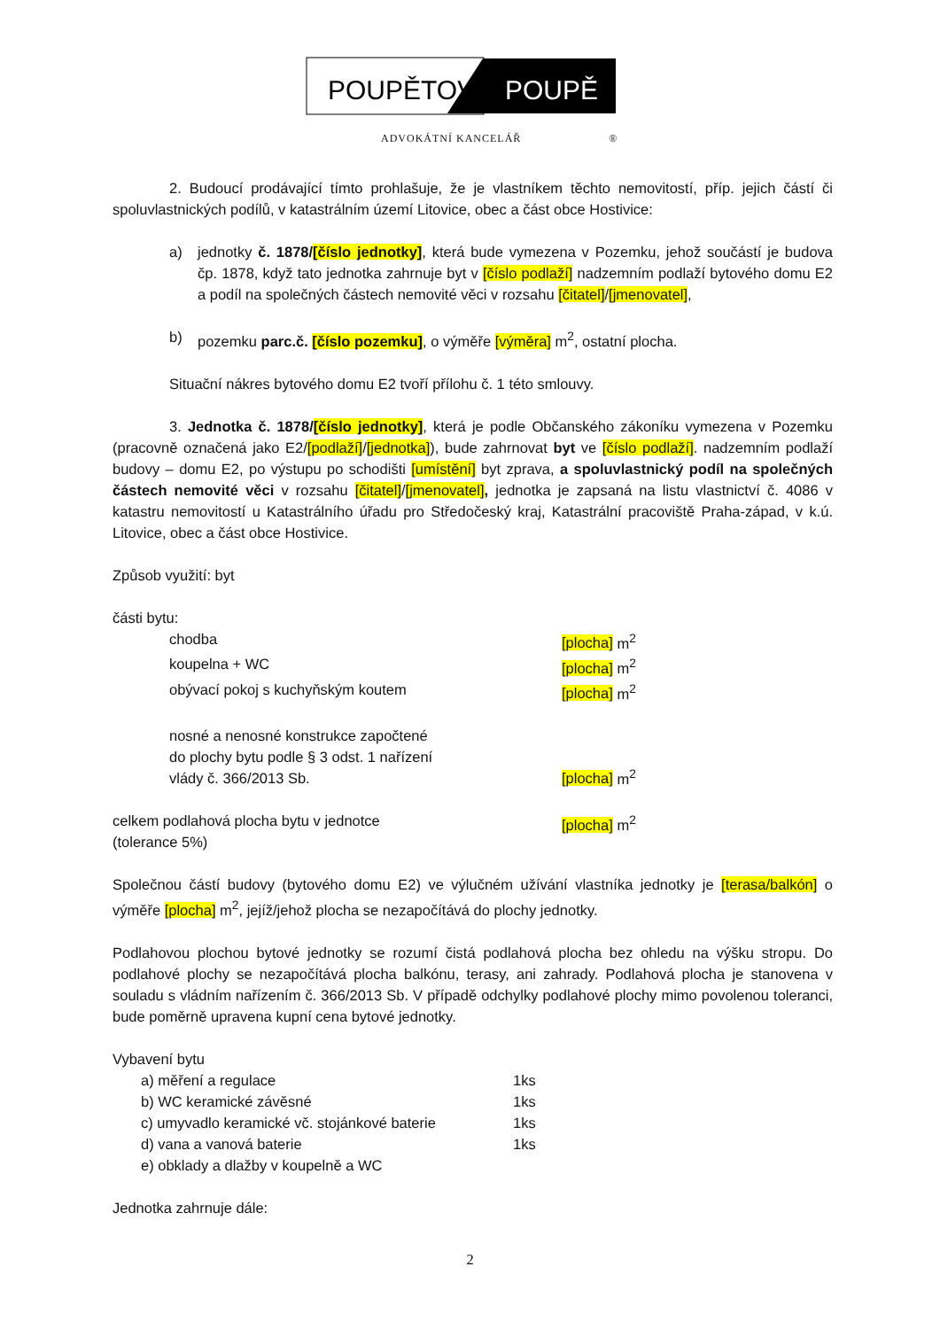POUPĚTOVÁ
POUPĚ
ADVOKÁTNÍ KANCELÁŘ ®
2. Budoucí prodávající tímto prohlašuje, že je vlastníkem těchto nemovitostí, příp. jejich částí či spoluvlastnických podílů, v katastrálním území Litovice, obec a část obce Hostivice:
a) jednotky č. 1878/[číslo jednotky], která bude vymezena v Pozemku, jehož součástí je budova čp. 1878, když tato jednotka zahrnuje byt v [číslo podlaží] nadzemním podlaží bytového domu E2 a podíl na společných částech nemovité věci v rozsahu [čitatel]/[jmenovatel],
b) pozemku parc.č. [číslo pozemku], o výměře [výměra] m<sup>2</sup>, ostatní plocha.
Situační nákres bytového domu E2 tvoří přílohu č. 1 této smlouvy.
3. Jednotka č. 1878/[číslo jednotky], která je podle Občanského zákoníku vymezena v Pozemku (pracovně označená jako E2/[podlaží]/[jednotka]), bude zahrnovat byt ve [číslo podlaží]. nadzemním podlaží budovy – domu E2, po výstupu po schodišti [umístění] byt zprava, a spoluvlastnický podíl na společných částech nemovité věci v rozsahu [čitatel]/[jmenovatel], jednotka je zapsaná na listu vlastnictví č. 4086 v katastru nemovitostí u Katastrálního úřadu pro Středočeský kraj, Katastrální pracoviště Praha-západ, v k.ú. Litovice, obec a část obce Hostivice.
Způsob využití: byt
části bytu:
chodba [plocha] m<sup>2</sup>
koupelna + WC [plocha] m<sup>2</sup>
obývací pokoj s kuchyňským koutem [plocha] m<sup>2</sup>
nosné a nenosné konstrukce započtené
do plochy bytu podle § 3 odst. 1 nařízení
vlády č. 366/2013 Sb.
[plocha] m<sup>2</sup>
celkem podlahová plocha bytu v jednotce
(tolerance 5%)
[plocha] m<sup>2</sup>
Společnou částí budovy (bytového domu E2) ve výlučném užívání vlastníka jednotky je [terasa/balkón] o výměře [plocha] m<sup>2</sup>, jejíž/jehož plocha se nezapočítává do plochy jednotky.
Podlahovou plochou bytové jednotky se rozumí čistá podlahová plocha bez ohledu na výšku stropu. Do podlahové plochy se nezapočítává plocha balkónu, terasy, ani zahrady. Podlahová plocha je stanovena v souladu s vládním nařízením č. 366/2013 Sb. V případě odchylky podlahové plochy mimo povolenou toleranci, bude poměrně upravena kupní cena bytové jednotky.
Vybavení bytu
a) měření a regulace 1ks
b) WC keramické závěsné 1ks
c) umyvadlo keramické vč. stojánkové baterie
1ks
d) vana a vanová baterie 1ks
e) obklady a dlažby v koupelně a WC
Jednotka zahrnuje dále:
2